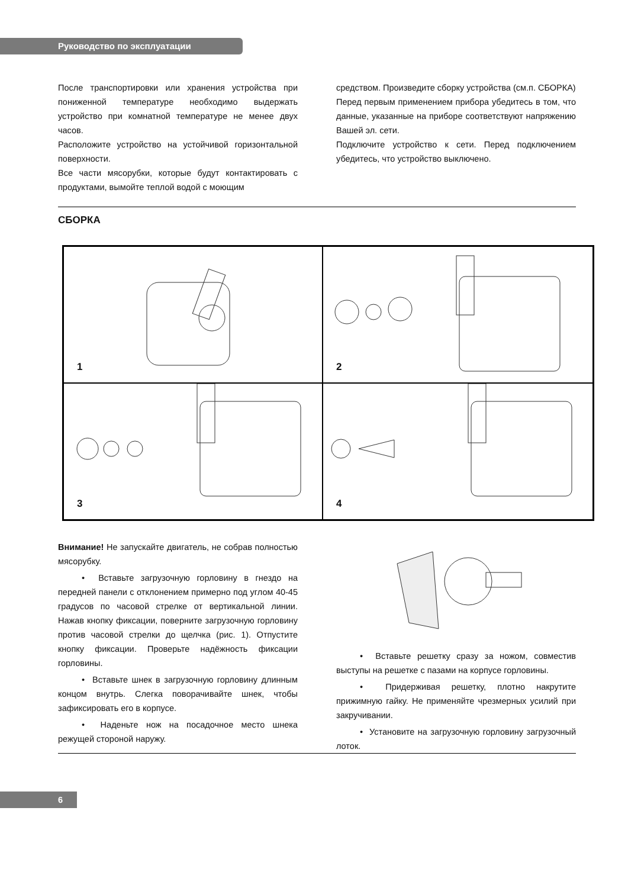Руководство по эксплуатации
После транспортировки или хранения устройства при пониженной температуре необходимо выдержать устройство при комнатной температуре не менее двух часов.
Расположите устройство на устойчивой горизонтальной поверхности.
Все части мясорубки, которые будут контактировать с продуктами, вымойте теплой водой с моющим
средством. Произведите сборку устройства (см.п. СБОРКА)
Перед первым применением прибора убедитесь в том, что данные, указанные на приборе соответствуют напряжению Вашей эл. сети.
Подключите устройство к сети. Перед подключением убедитесь, что устройство выключено.
СБОРКА
1
2
3
4
Внимание! Не запускайте двигатель, не собрав полностью мясорубку.
• Вставьте загрузочную горловину в гнездо на передней панели с отклонением примерно под углом 40-45 градусов по часовой стрелке от вертикальной линии. Нажав кнопку фиксации, поверните загрузочную горловину против часовой стрелки до щелчка (рис. 1). Отпустите кнопку фиксации. Проверьте надёжность фиксации горловины.
• Вставьте шнек в загрузочную горловину длинным концом внутрь. Слегка поворачивайте шнек, чтобы зафиксировать его в корпусе.
• Наденьте нож на посадочное место шнека режущей стороной наружу.
• Вставьте решетку сразу за ножом, совместив выступы на решетке с пазами на корпусе горловины.
• Придерживая решетку, плотно накрутите прижимную гайку. Не применяйте чрезмерных усилий при закручивании.
• Установите на загрузочную горловину загрузочный лоток.
6